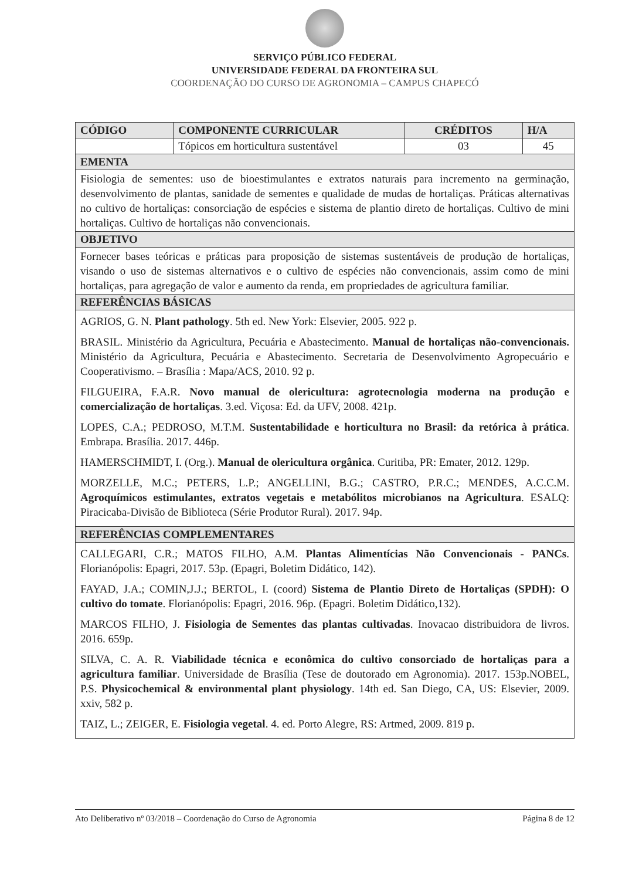SERVIÇO PÚBLICO FEDERAL
UNIVERSIDADE FEDERAL DA FRONTEIRA SUL
COORDENAÇÃO DO CURSO DE AGRONOMIA – CAMPUS CHAPECÓ
| CÓDIGO | COMPONENTE CURRICULAR | CRÉDITOS | H/A |
| --- | --- | --- | --- |
| | Tópicos em horticultura sustentável | 03 | 45 |
| EMENTA | | | |
| Fisiologia de sementes: uso de bioestimulantes e extratos naturais para incremento na germinação, desenvolvimento de plantas, sanidade de sementes e qualidade de mudas de hortaliças. Práticas alternativas no cultivo de hortaliças: consorciação de espécies e sistema de plantio direto de hortaliças. Cultivo de mini hortaliças. Cultivo de hortaliças não convencionais. | | | |
| OBJETIVO | | | |
| Fornecer bases teóricas e práticas para proposição de sistemas sustentáveis de produção de hortaliças, visando o uso de sistemas alternativos e o cultivo de espécies não convencionais, assim como de mini hortaliças, para agregação de valor e aumento da renda, em propriedades de agricultura familiar. | | | |
| REFERÊNCIAS BÁSICAS | | | |
| AGRIOS, G. N. Plant pathology . 5th ed. New York: Elsevier, 2005. 922 p. BRASIL. Ministério da Agricultura, Pecuária e Abastecimento. Manual de hortaliças não-convencionais. Ministério da Agricultura, Pecuária e Abastecimento. Secretaria de Desenvolvimento Agropecuário e Cooperativismo. – Brasília : Mapa/ACS, 2010. 92 p. FILGUEIRA, F.A.R. Novo manual de olericultura: agrotecnologia moderna na produção e comercialização de hortaliças . 3.ed. Viçosa: Ed. da UFV, 2008. 421p. LOPES, C.A.; PEDROSO, M.T.M. Sustentabilidade e horticultura no Brasil: da retórica à prática . Embrapa. Brasília. 2017. 446p. HAMERSCHMIDT, I. (Org.). Manual de olericultura orgânica . Curitiba, PR: Emater, 2012. 129p. MORZELLE, M.C.; PETERS, L.P.; ANGELLINI, B.G.; CASTRO, P.R.C.; MENDES, A.C.C.M. Agroquímicos estimulantes, extratos vegetais e metabólitos microbianos na Agricultura . ESALQ: Piracicaba-Divisão de Biblioteca (Série Produtor Rural). 2017. 94p. | | | |
| REFERÊNCIAS COMPLEMENTARES | | | |
| CALLEGARI, C.R.; MATOS FILHO, A.M. Plantas Alimentícias Não Convencionais - PANCs . Florianópolis: Epagri, 2017. 53p. (Epagri, Boletim Didático, 142). FAYAD, J.A.; COMIN,J.J.; BERTOL, I. (coord) Sistema de Plantio Direto de Hortaliças (SPDH): O cultivo do tomate . Florianópolis: Epagri, 2016. 96p. (Epagri. Boletim Didático,132). MARCOS FILHO, J. Fisiologia de Sementes das plantas cultivadas . Inovacao distribuidora de livros. 2016. 659p. SILVA, C. A. R. Viabilidade técnica e econômica do cultivo consorciado de hortaliças para a agricultura familiar . Universidade de Brasília (Tese de doutorado em Agronomia). 2017. 153p.NOBEL, P.S. Physicochemical & environmental plant physiology . 14th ed. San Diego, CA, US: Elsevier, 2009. xxiv, 582 p. TAIZ, L.; ZEIGER, E. Fisiologia vegetal . 4. ed. Porto Alegre, RS: Artmed, 2009. 819 p. | | | |
Ato Deliberativo nº 03/2018 – Coordenação do Curso de Agronomia Página 8 de 12